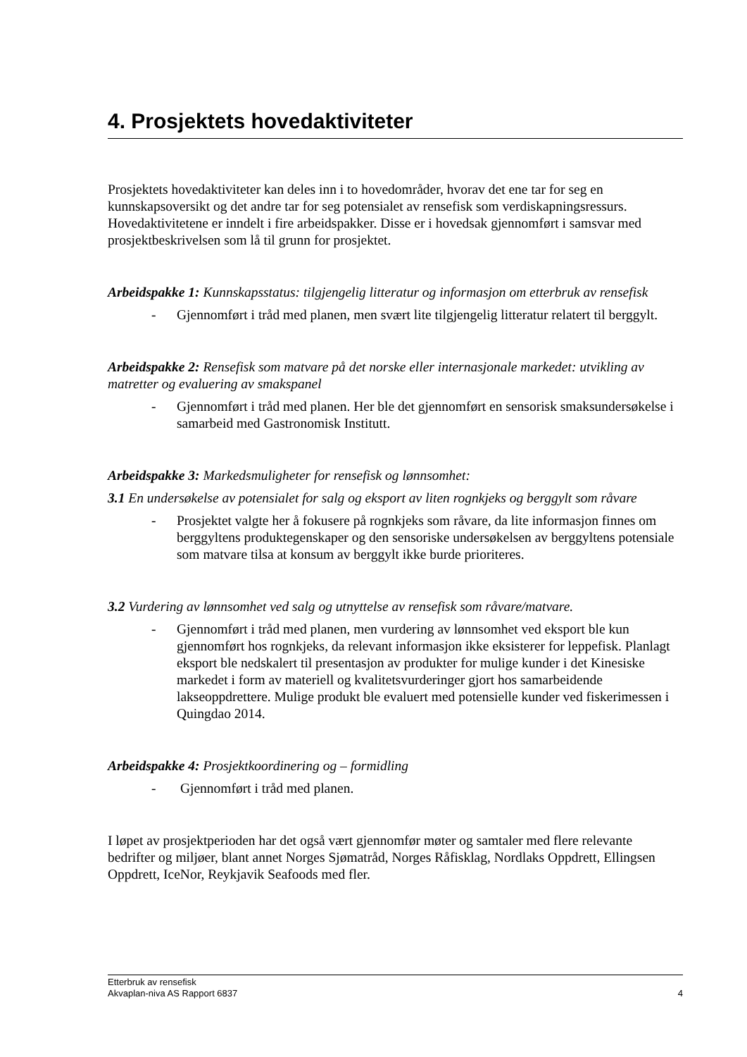4. Prosjektets hovedaktiviteter
Prosjektets hovedaktiviteter kan deles inn i to hovedområder, hvorav det ene tar for seg en kunnskapsoversikt og det andre tar for seg potensialet av rensefisk som verdiskapningsressurs. Hovedaktivitetene er inndelt i fire arbeidspakker. Disse er i hovedsak gjennomført i samsvar med prosjektbeskrivelsen som lå til grunn for prosjektet.
Arbeidspakke 1: Kunnskapsstatus: tilgjengelig litteratur og informasjon om etterbruk av rensefisk
- Gjennomført i tråd med planen, men svært lite tilgjengelig litteratur relatert til berggylt.
Arbeidspakke 2: Rensefisk som matvare på det norske eller internasjonale markedet: utvikling av matretter og evaluering av smakspanel
- Gjennomført i tråd med planen. Her ble det gjennomført en sensorisk smaksundersøkelse i samarbeid med Gastronomisk Institutt.
Arbeidspakke 3: Markedsmuligheter for rensefisk og lønnsomhet:
3.1 En undersøkelse av potensialet for salg og eksport av liten rognkjeks og berggylt som råvare
- Prosjektet valgte her å fokusere på rognkjeks som råvare, da lite informasjon finnes om berggyltens produktegenskaper og den sensoriske undersøkelsen av berggyltens potensiale som matvare tilsa at konsum av berggylt ikke burde prioriteres.
3.2 Vurdering av lønnsomhet ved salg og utnyttelse av rensefisk som råvare/matvare.
- Gjennomført i tråd med planen, men vurdering av lønnsomhet ved eksport ble kun gjennomført hos rognkjeks, da relevant informasjon ikke eksisterer for leppefisk. Planlagt eksport ble nedskalert til presentasjon av produkter for mulige kunder i det Kinesiske markedet i form av materiell og kvalitetsvurderinger gjort hos samarbeidende lakseoppdrettere. Mulige produkt ble evaluert med potensielle kunder ved fiskerimessen i Quingdao 2014.
Arbeidspakke 4: Prosjektkoordinering og – formidling
- Gjennomført i tråd med planen.
I løpet av prosjektperioden har det også vært gjennomfør møter og samtaler med flere relevante bedrifter og miljøer, blant annet Norges Sjømatråd, Norges Råfisklag, Nordlaks Oppdrett, Ellingsen Oppdrett, IceNor, Reykjavik Seafoods med fler.
Etterbruk av rensefisk
Akvaplan-niva AS Rapport 6837 4